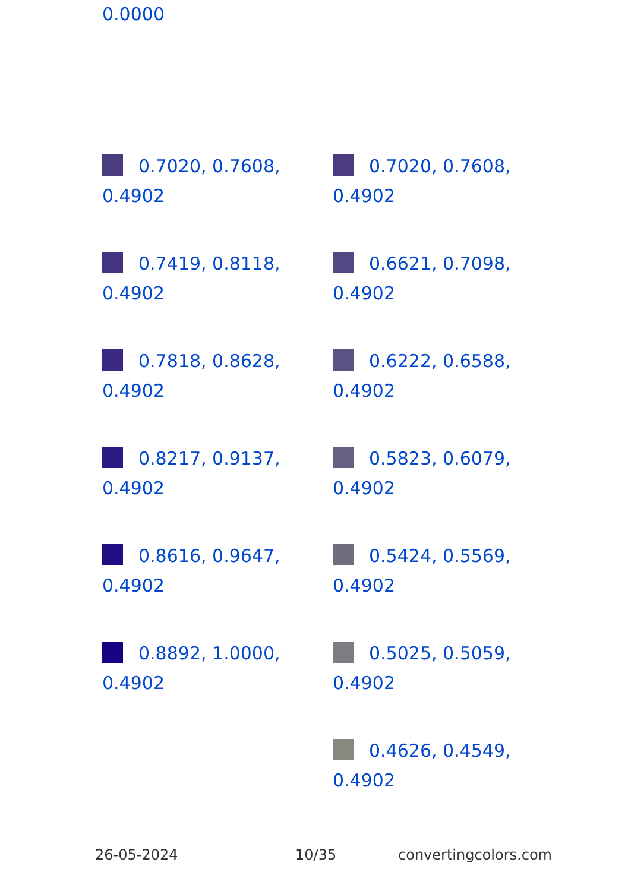0.0000
0.7020, 0.7608, 0.4902
0.7020, 0.7608, 0.4902
0.7419, 0.8118, 0.4902
0.6621, 0.7098, 0.4902
0.7818, 0.8628, 0.4902
0.6222, 0.6588, 0.4902
0.8217, 0.9137, 0.4902
0.5823, 0.6079, 0.4902
0.8616, 0.9647, 0.4902
0.5424, 0.5569, 0.4902
0.8892, 1.0000, 0.4902
0.5025, 0.5059, 0.4902
0.4626, 0.4549, 0.4902
26-05-2024 10/35 convertingcolors.com